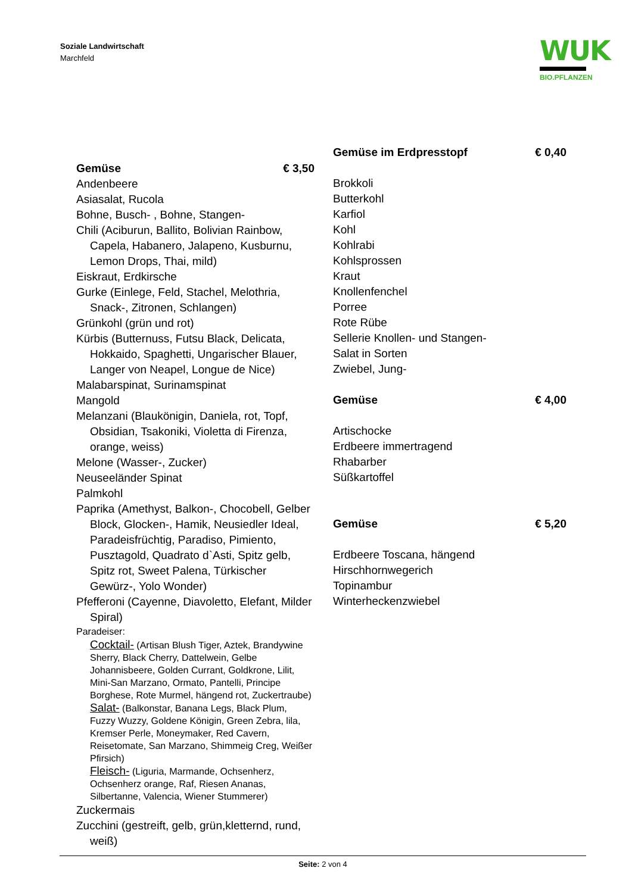Soziale Landwirtschaft
Marchfeld
WUK
BIO.PFLANZEN
Gemüse € 3,50
Andenbeere
Asiasalat, Rucola
Bohne, Busch- , Bohne, Stangen-
Chili (Aciburun, Ballito, Bolivian Rainbow, Capela, Habanero, Jalapeno, Kusburnu, Lemon Drops, Thai, mild)
Eiskraut, Erdkirsche
Gurke (Einlege, Feld, Stachel, Melothria, Snack-, Zitronen, Schlangen)
Grünkohl (grün und rot)
Kürbis (Butternuss, Futsu Black, Delicata, Hokkaido, Spaghetti, Ungarischer Blauer, Langer von Neapel, Longue de Nice)
Malabarspinat, Surinamspinat
Mangold
Melanzani (Blaukönigin, Daniela, rot, Topf, Obsidian, Tsakoniki, Violetta di Firenza, orange, weiss)
Melone (Wasser-, Zucker)
Neuseeländer Spinat
Palmkohl
Paprika (Amethyst, Balkon-, Chocobell, Gelber Block, Glocken-, Hamik, Neusiedler Ideal, Paradeisfrüchtig, Paradiso, Pimiento, Pusztagold, Quadrato d`Asti, Spitz gelb, Spitz rot, Sweet Palena, Türkischer Gewürz-, Yolo Wonder)
Pfefferoni (Cayenne, Diavoletto, Elefant, Milder Spiral)
Paradeiser:
Cocktail- (Artisan Blush Tiger, Aztek, Brandywine Sherry, Black Cherry, Dattelwein, Gelbe Johannisbeere, Golden Currant, Goldkrone, Lilit, Mini-San Marzano, Ormato, Pantelli, Principe Borghese, Rote Murmel, hängend rot, Zuckertraube)
Salat- (Balkonstar, Banana Legs, Black Plum, Fuzzy Wuzzy, Goldene Königin, Green Zebra, lila, Kremser Perle, Moneymaker, Red Cavern, Reisetomate, San Marzano, Shimmeig Creg, Weißer Pfirsich)
Fleisch- (Liguria, Marmande, Ochsenherz, Ochsenherz orange, Raf, Riesen Ananas, Silbertanne, Valencia, Wiener Stummerer)
Zuckermais
Zucchini (gestreift, gelb, grün,kletternd, rund, weiß)
Gemüse im Erdpresstopf € 0,40
Brokkoli
Butterkohl
Karfiol
Kohl
Kohlrabi
Kohlsprossen
Kraut
Knollenfenchel
Porree
Rote Rübe
Sellerie Knollen- und Stangen-
Salat in Sorten
Zwiebel, Jung-
Gemüse € 4,00
Artischocke
Erdbeere immertragend
Rhabarber
Süßkartoffel
Gemüse € 5,20
Erdbeere Toscana, hängend
Hirschhornwegerich
Topinambur
Winterheckenzwiebel
Seite: 2 von 4